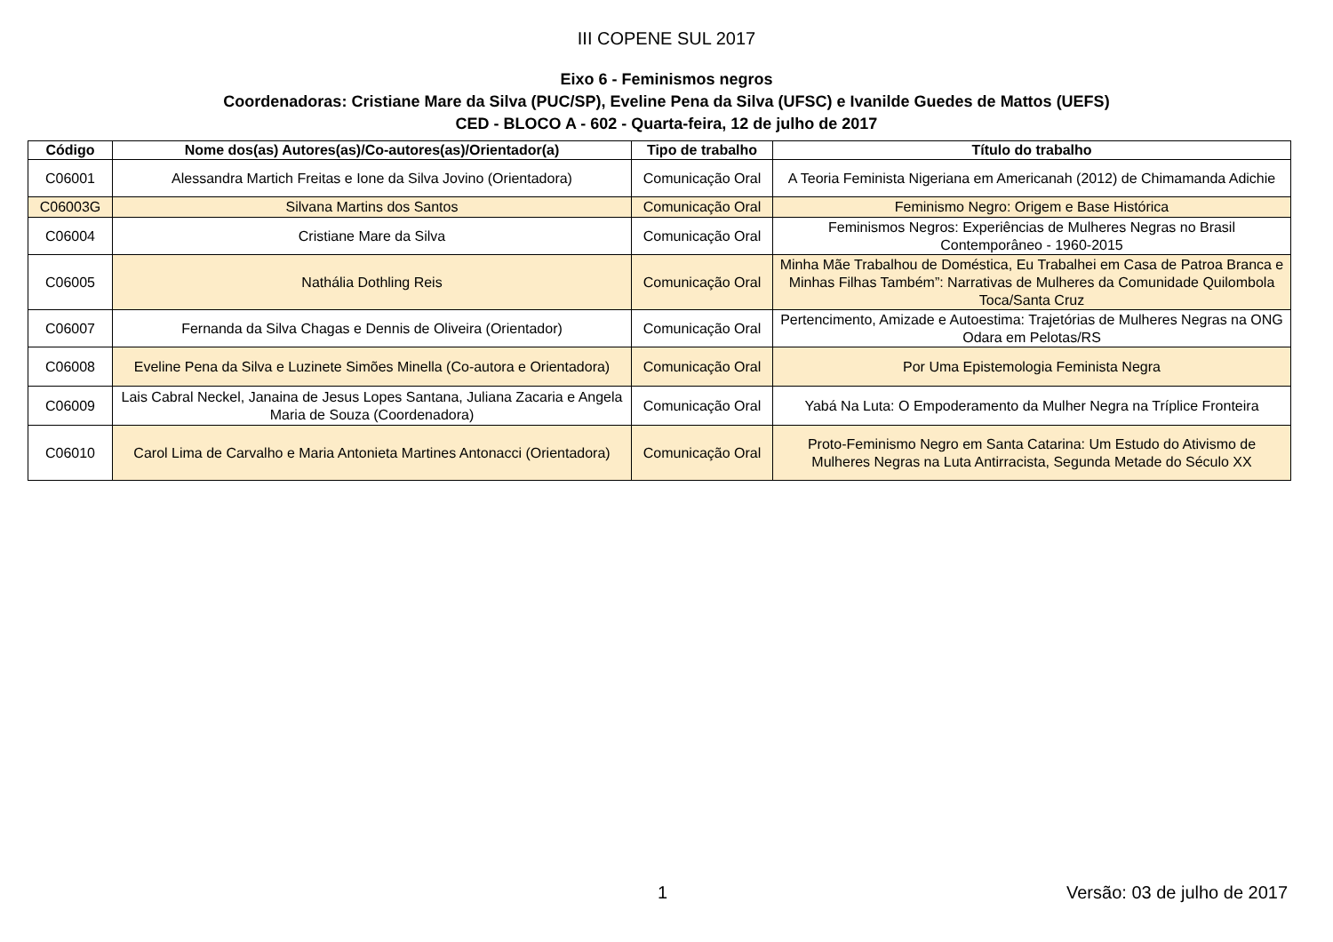III COPENE SUL 2017
Eixo 6 - Feminismos negros
Coordenadoras: Cristiane Mare da Silva (PUC/SP), Eveline Pena da Silva (UFSC) e Ivanilde Guedes de Mattos (UEFS)
CED - BLOCO A - 602 - Quarta-feira, 12 de julho de 2017
| Código | Nome dos(as) Autores(as)/Co-autores(as)/Orientador(a) | Tipo de trabalho | Título do trabalho |
| --- | --- | --- | --- |
| C06001 | Alessandra Martich Freitas e Ione da Silva Jovino (Orientadora) | Comunicação Oral | A Teoria Feminista Nigeriana em Americanah (2012) de Chimamanda Adichie |
| C06003G | Silvana Martins dos Santos | Comunicação Oral | Feminismo Negro: Origem e Base Histórica |
| C06004 | Cristiane Mare da Silva | Comunicação Oral | Feminismos Negros: Experiências de Mulheres Negras no Brasil Contemporâneo - 1960-2015 |
| C06005 | Nathália Dothling Reis | Comunicação Oral | Minha Mãe Trabalhou de Doméstica, Eu Trabalhei em Casa de Patroa Branca e Minhas Filhas Também”: Narrativas de Mulheres da Comunidade Quilombola Toca/Santa Cruz |
| C06007 | Fernanda da Silva Chagas e Dennis de Oliveira (Orientador) | Comunicação Oral | Pertencimento, Amizade e Autoestima: Trajetórias de Mulheres Negras na ONG Odara em Pelotas/RS |
| C06008 | Eveline Pena da Silva e Luzinete Simões Minella (Co-autora e Orientadora) | Comunicação Oral | Por Uma Epistemologia Feminista Negra |
| C06009 | Lais Cabral Neckel, Janaina de Jesus Lopes Santana, Juliana Zacaria e Angela Maria de Souza (Coordenadora) | Comunicação Oral | Yabá Na Luta: O Empoderamento da Mulher Negra na Tríplice Fronteira |
| C06010 | Carol Lima de Carvalho e Maria Antonieta Martines Antonacci (Orientadora) | Comunicação Oral | Proto-Feminismo Negro em Santa Catarina: Um Estudo do Ativismo de Mulheres Negras na Luta Antirracista, Segunda Metade do Século XX |
1 Versão: 03 de julho de 2017